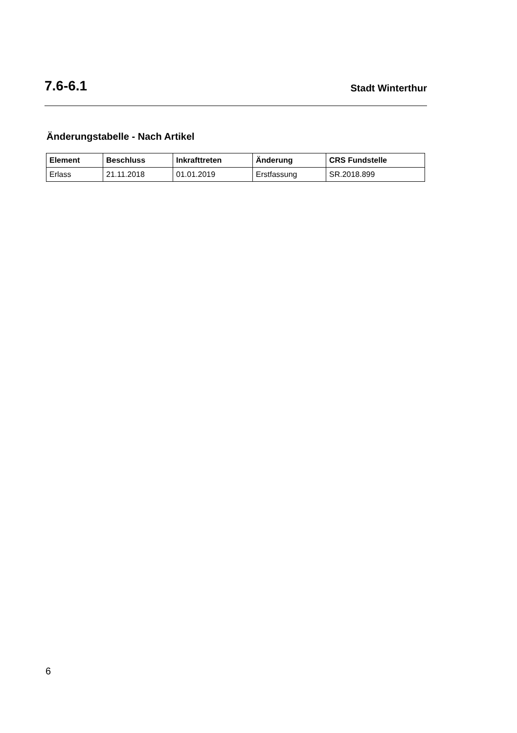7.6-6.1 Stadt Winterthur
Änderungstabelle - Nach Artikel
| Element | Beschluss | Inkrafttreten | Änderung | CRS Fundstelle |
| --- | --- | --- | --- | --- |
| Erlass | 21.11.2018 | 01.01.2019 | Erstfassung | SR.2018.899 |
6